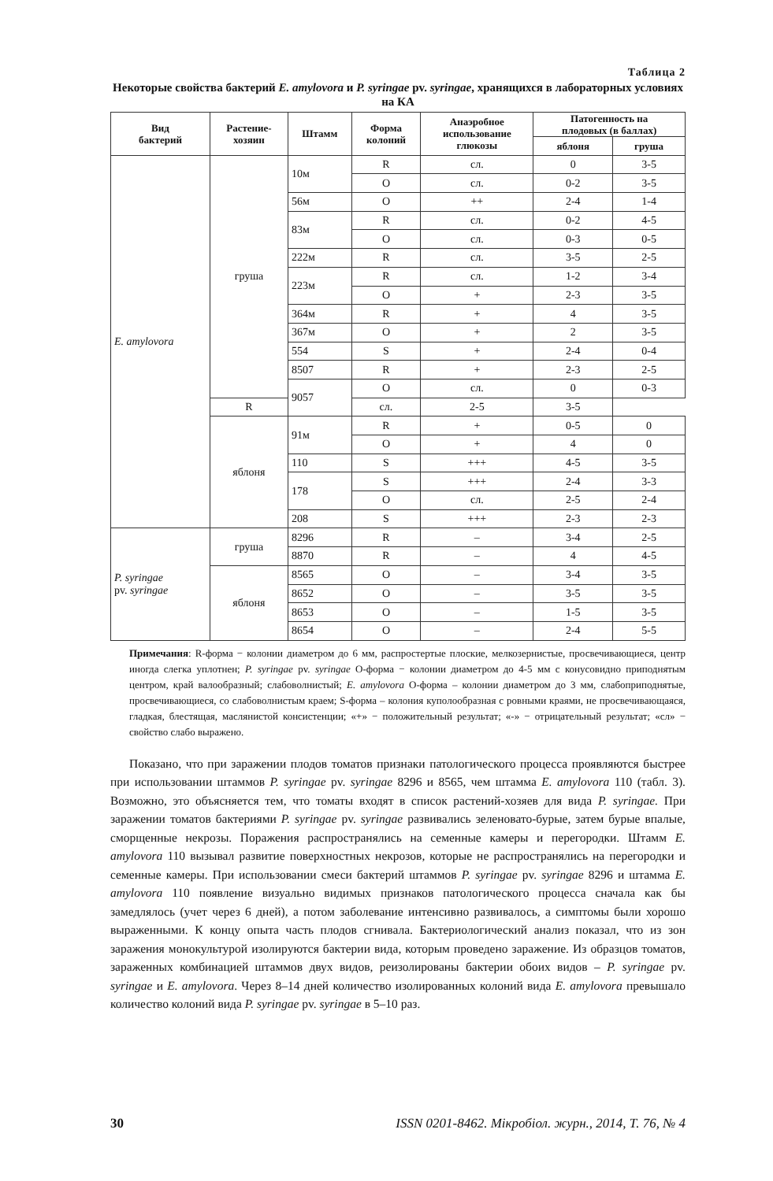Таблица 2
Некоторые свойства бактерий E. amylovora и P. syringae pv. syringae, хранящихся в лабораторных условиях на КА
| Вид бактерий | Растение- хозяин | Штамм | Форма колоний | Анаэробное использование глюкозы | Патогенность на плодовых (в баллах) | |
| --- | --- | --- | --- | --- | --- | --- |
| | | | | | яблоня | груша |
| E. amylovora | груша | 10м | R | сл. | 0 | 3-5 |
| | | | O | сл. | 0-2 | 3-5 |
| | | 56м | O | ++ | 2-4 | 1-4 |
| | | 83м | R | сл. | 0-2 | 4-5 |
| | | | O | сл. | 0-3 | 0-5 |
| | | 222м | R | сл. | 3-5 | 2-5 |
| | | 223м | R | сл. | 1-2 | 3-4 |
| | | | O | + | 2-3 | 3-5 |
| | | 364м | R | + | 4 | 3-5 |
| | | 367м | O | + | 2 | 3-5 |
| | | 554 | S | + | 2-4 | 0-4 |
| | | 8507 | R | + | 2-3 | 2-5 |
| | | 9057 | O | сл. | 0 | 0-3 |
| | R | | сл. | 2-5 | 3-5 | |
| | яблоня | 91м | R | + | 0-5 | 0 |
| | | | O | + | 4 | 0 |
| | | 110 | S | +++ | 4-5 | 3-5 |
| | | 178 | S | +++ | 2-4 | 3-3 |
| | | | O | сл. | 2-5 | 2-4 |
| | | 208 | S | +++ | 2-3 | 2-3 |
| P. syringae pv. syringae | груша | 8296 | R | – | 3-4 | 2-5 |
| | | 8870 | R | – | 4 | 4-5 |
| | яблоня | 8565 | O | – | 3-4 | 3-5 |
| | | 8652 | O | – | 3-5 | 3-5 |
| | | 8653 | O | – | 1-5 | 3-5 |
| | | 8654 | O | – | 2-4 | 5-5 |
Примечания: R-форма − колонии диаметром до 6 мм, распростертые плоские, мелкозернистые, просвечивающиеся, центр иногда слегка уплотнен; P. syringae pv. syringae O-форма − колонии диаметром до 4-5 мм с конусовидно приподнятым центром, край валообразный; слабоволнистый; E. amylovora O-форма – колонии диаметром до 3 мм, слабоприподнятые, просвечивающиеся, со слабоволнистым краем; S-форма – колония куполообразная с ровными краями, не просвечивающаяся, гладкая, блестящая, маслянистой консистенции; «+» − положительный результат; «-» − отрицательный результат; «сл» − свойство слабо выражено.
Показано, что при заражении плодов томатов признаки патологического процесса проявляются быстрее при использовании штаммов P. syringae pv. syringae 8296 и 8565, чем штамма E. amylovora 110 (табл. 3). Возможно, это объясняется тем, что томаты входят в список растений-хозяев для вида P. syringae. При заражении томатов бактериями P. syringae pv. syringae развивались зеленовато-бурые, затем бурые впалые, сморщенные некрозы. Поражения распространялись на семенные камеры и перегородки. Штамм E. amylovora 110 вызывал развитие поверхностных некрозов, которые не распространялись на перегородки и семенные камеры. При использовании смеси бактерий штаммов P. syringae pv. syringae 8296 и штамма E. amylovora 110 появление визуально видимых признаков патологического процесса сначала как бы замедлялось (учет через 6 дней), а потом заболевание интенсивно развивалось, а симптомы были хорошо выраженными. К концу опыта часть плодов сгнивала. Бактериологический анализ показал, что из зон заражения монокультурой изолируются бактерии вида, которым проведено заражение. Из образцов томатов, зараженных комбинацией штаммов двух видов, реизолированы бактерии обоих видов – P. syringae pv. syringae и E. amylovora. Через 8–14 дней количество изолированных колоний вида E. amylovora превышало количество колоний вида P. syringae pv. syringae в 5–10 раз.
30 ISSN 0201-8462. Мікробіол. журн., 2014, Т. 76, № 4